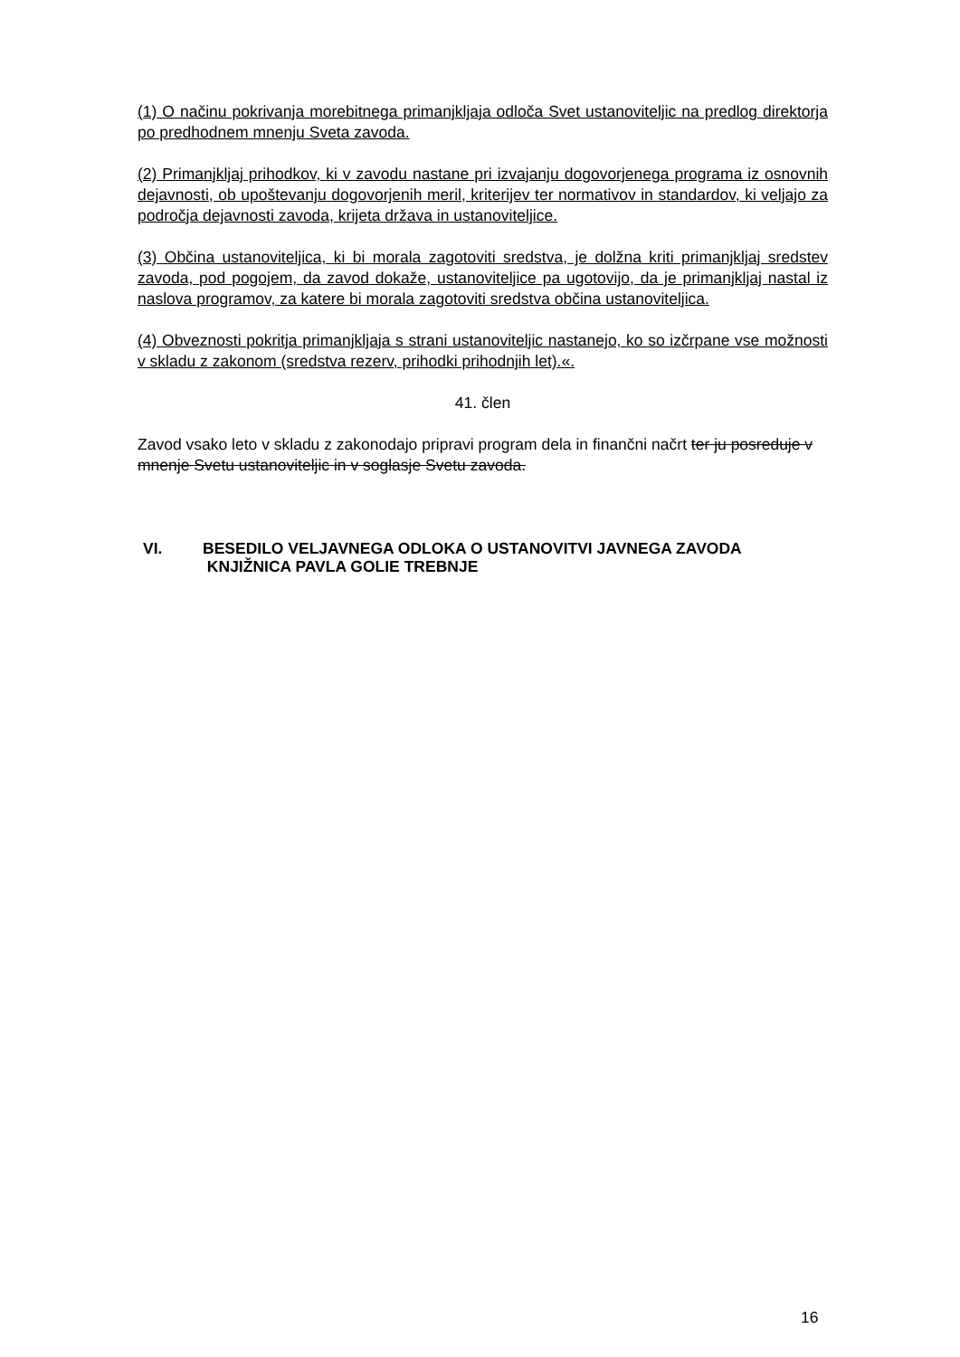(1) O načinu pokrivanja morebitnega primanjkljaja odloča Svet ustanoviteljic na predlog direktorja po predhodnem mnenju Sveta zavoda.
(2) Primanjkljaj prihodkov, ki v zavodu nastane pri izvajanju dogovorjenega programa iz osnovnih dejavnosti, ob upoštevanju dogovorjenih meril, kriterijev ter normativov in standardov, ki veljajo za področja dejavnosti zavoda, krijeta država in ustanoviteljice.
(3) Občina ustanoviteljica, ki bi morala zagotoviti sredstva, je dolžna kriti primanjkljaj sredstev zavoda, pod pogojem, da zavod dokaže, ustanoviteljice pa ugotovijo, da je primanjkljaj nastal iz naslova programov, za katere bi morala zagotoviti sredstva občina ustanoviteljica.
(4) Obveznosti pokritja primanjkljaja s strani ustanoviteljic nastanejo, ko so izčrpane vse možnosti v skladu z zakonom (sredstva rezerv, prihodki prihodnjih let).«.
41. člen
Zavod vsako leto v skladu z zakonodajo pripravi program dela in finančni načrt ter ju posreduje v mnenje Svetu ustanoviteljic in v soglasje Svetu zavoda.
VI. BESEDILO VELJAVNEGA ODLOKA O USTANOVITVI JAVNEGA ZAVODA
KNJIŽNICA PAVLA GOLIE TREBNJE
16